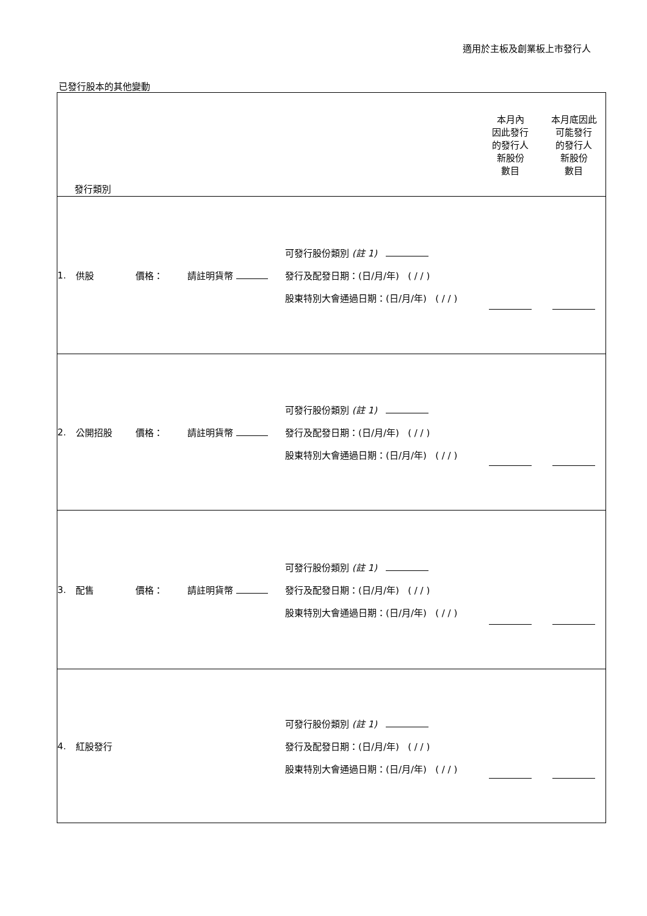適用於主板及創業板上市發行人
已發行股本的其他變動
| 發行類別 | | | | | 本月內 因此發行 的發行人 新股份 數目 | 本月底因此 可能發行 的發行人 新股份 數目 |
| --- | --- | --- | --- | --- | --- | --- |
| 1. | 供股 | 價格： | 請註明貨幣 | 可發行股份類別 (註 1) 發行及配發日期：(日/月/年) ( / / ) 股東特別大會通過日期：(日/月/年) ( / / ) | | |
| 2. | 公開招股 | 價格： | 請註明貨幣 | 可發行股份類別 (註 1) 發行及配發日期：(日/月/年) ( / / ) 股東特別大會通過日期：(日/月/年) ( / / ) | | |
| 3. | 配售 | 價格： | 請註明貨幣 | 可發行股份類別 (註 1) 發行及配發日期：(日/月/年) ( / / ) 股東特別大會通過日期：(日/月/年) ( / / ) | | |
| 4. | 紅股發行 | | | 可發行股份類別 (註 1) 發行及配發日期：(日/月/年) ( / / ) 股東特別大會通過日期：(日/月/年) ( / / ) | | |